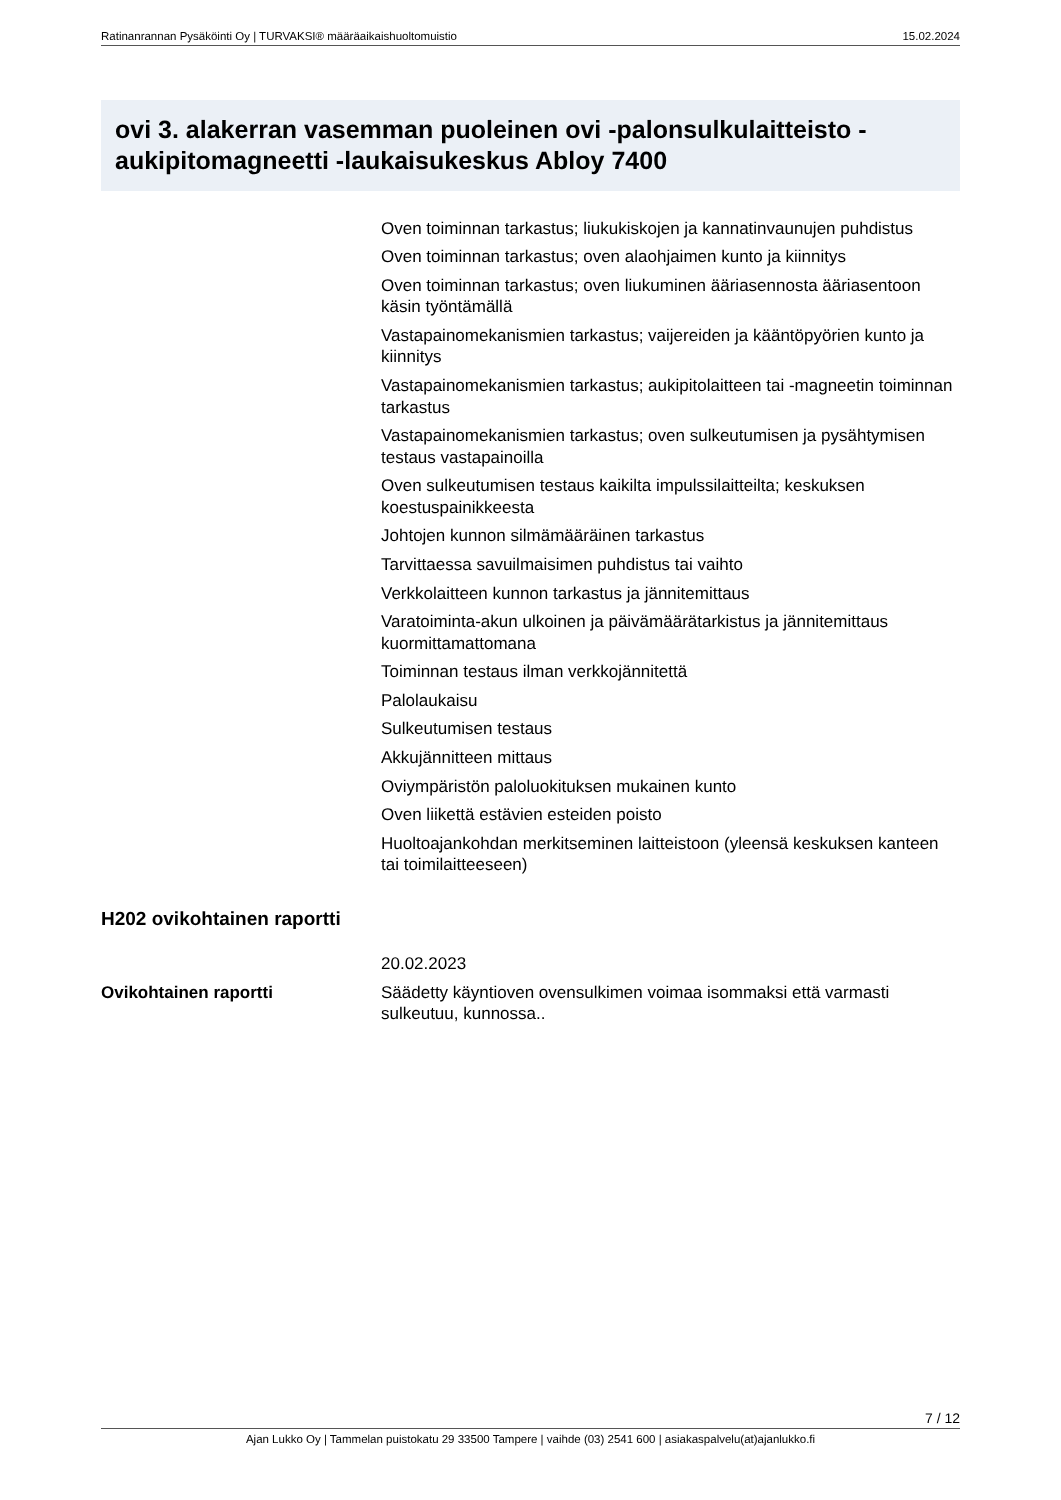Ratinanrannan Pysäköinti Oy | TURVAKSI® määräaikaishuoltomuistio 15.02.2024
ovi 3. alakerran vasemman puoleinen ovi -palonsulkulaitteisto -aukipitomagneetti -laukaisukeskus Abloy 7400
| | Oven toiminnan tarkastus; liukukiskojen ja kannatinvaunujen puhdistus |
| | Oven toiminnan tarkastus; oven alaohjaimen kunto ja kiinnitys |
| | Oven toiminnan tarkastus; oven liukuminen ääriasennosta ääriasentoon käsin työntämällä |
| | Vastapainomekanismien tarkastus; vaijereiden ja kääntöpyörien kunto ja kiinnitys |
| | Vastapainomekanismien tarkastus; aukipitolaitteen tai -magneetin toiminnan tarkastus |
| | Vastapainomekanismien tarkastus; oven sulkeutumisen ja pysähtymisen testaus vastapainoilla |
| | Oven sulkeutumisen testaus kaikilta impulssilaitteilta; keskuksen koestuspainikkeesta |
| | Johtojen kunnon silmämääräinen tarkastus |
| | Tarvittaessa savuilmaisimen puhdistus tai vaihto |
| | Verkkolaitteen kunnon tarkastus ja jännitemittaus |
| | Varatoiminta-akun ulkoinen ja päivämäärätarkistus ja jännitemittaus kuormittamattomana |
| | Toiminnan testaus ilman verkkojännitettä |
| | Palolaukaisu |
| | Sulkeutumisen testaus |
| | Akkujännitteen mittaus |
| | Oviympäristön paloluokituksen mukainen kunto |
| | Oven liikettä estävien esteiden poisto |
| | Huoltoajankohdan merkitseminen laitteistoon (yleensä keskuksen kanteen tai toimilaitteeseen) |
H202 ovikohtainen raportti
| | 20.02.2023 |
| Ovikohtainen raportti | Säädetty käyntioven ovensulkimen voimaa isommaksi että varmasti sulkeutuu, kunnossa.. |
7 / 12
Ajan Lukko Oy | Tammelan puistokatu 29 33500 Tampere | vaihde (03) 2541 600 | asiakaspalvelu(at)ajanlukko.fi